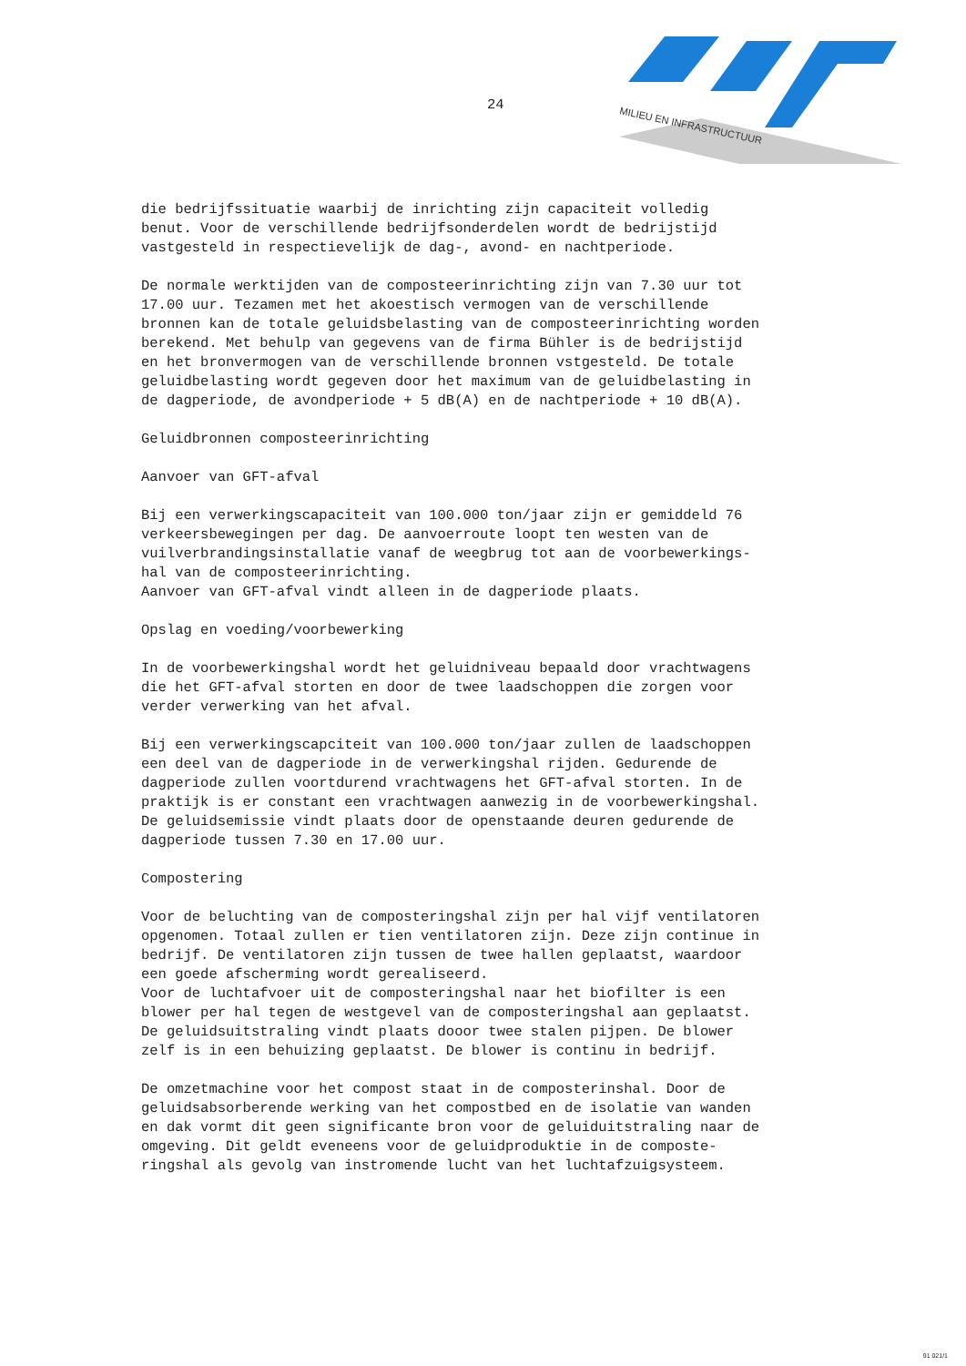24
MILIEU EN INFRASTRUCTUUR
die bedrijfssituatie waarbij de inrichting zijn capaciteit volledig benut. Voor de verschillende bedrijfsonderdelen wordt de bedrijstijd vastgesteld in respectievelijk de dag-, avond- en nachtperiode.
De normale werktijden van de composteerinrichting zijn van 7.30 uur tot 17.00 uur. Tezamen met het akoestisch vermogen van de verschillende bronnen kan de totale geluidsbelasting van de composteerinrichting worden berekend. Met behulp van gegevens van de firma Bühler is de bedrijstijd en het bronvermogen van de verschillende bronnen vstgesteld. De totale geluidbelasting wordt gegeven door het maximum van de geluidbelasting in de dagperiode, de avondperiode + 5 dB(A) en de nachtperiode + 10 dB(A).
Geluidbronnen composteerinrichting
Aanvoer van GFT-afval
Bij een verwerkingscapaciteit van 100.000 ton/jaar zijn er gemiddeld 76 verkeersbewegingen per dag. De aanvoerroute loopt ten westen van de vuilverbrandingsinstallatie vanaf de weegbrug tot aan de voorbewerkings- hal van de composteerinrichting. Aanvoer van GFT-afval vindt alleen in de dagperiode plaats.
Opslag en voeding/voorbewerking
In de voorbewerkingshal wordt het geluidniveau bepaald door vrachtwagens die het GFT-afval storten en door de twee laadschoppen die zorgen voor verder verwerking van het afval.
Bij een verwerkingscapciteit van 100.000 ton/jaar zullen de laadschoppen een deel van de dagperiode in de verwerkingshal rijden. Gedurende de dagperiode zullen voortdurend vrachtwagens het GFT-afval storten. In de praktijk is er constant een vrachtwagen aanwezig in de voorbewerkingshal. De geluidsemissie vindt plaats door de openstaande deuren gedurende de dagperiode tussen 7.30 en 17.00 uur.
Compostering
Voor de beluchting van de composteringshal zijn per hal vijf ventilatoren opgenomen. Totaal zullen er tien ventilatoren zijn. Deze zijn continue in bedrijf. De ventilatoren zijn tussen de twee hallen geplaatst, waardoor een goede afscherming wordt gerealiseerd. Voor de luchtafvoer uit de composteringshal naar het biofilter is een blower per hal tegen de westgevel van de composteringshal aan geplaatst. De geluidsuitstraling vindt plaats dooor twee stalen pijpen. De blower zelf is in een behuizing geplaatst. De blower is continu in bedrijf.
De omzetmachine voor het compost staat in de composterinshal. Door de geluidsabsorberende werking van het compostbed en de isolatie van wanden en dak vormt dit geen significante bron voor de geluiduitstraling naar de omgeving. Dit geldt eveneens voor de geluidproduktie in de composte- ringshal als gevolg van instromende lucht van het luchtafzuigsysteem.
91 021/1